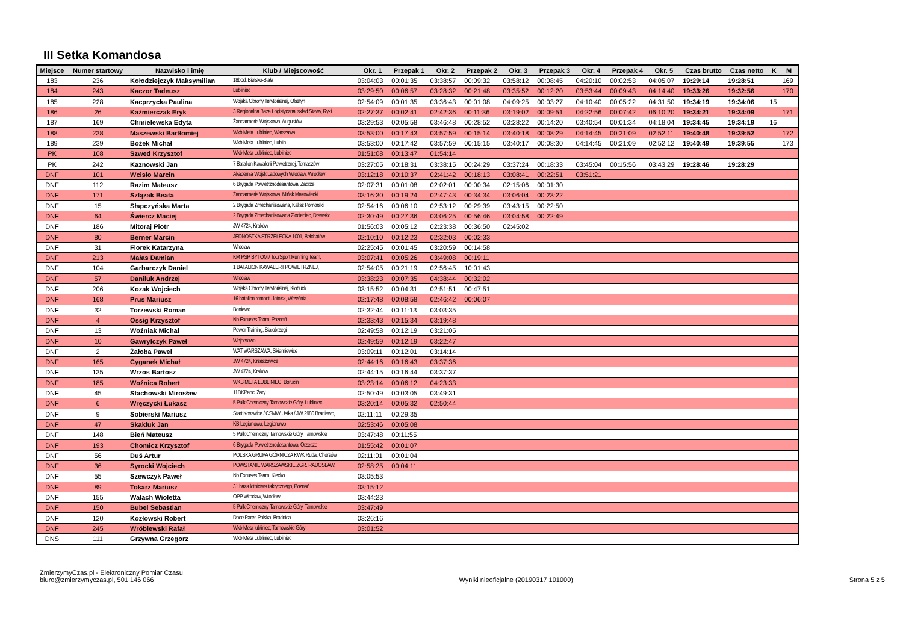III Setka Komandosa
| Miejsce | Numer startowy | Nazwisko i imię | Klub / Miejscowość | Okr. 1 | Przepak 1 | Okr. 2 | Przepak 2 | Okr. 3 | Przepak 3 | Okr. 4 | Przepak 4 | Okr. 5 | Czas brutto | Czas netto | K | M |
| --- | --- | --- | --- | --- | --- | --- | --- | --- | --- | --- | --- | --- | --- | --- | --- | --- |
| 183 | 236 | Kołodziejczyk Maksymilian | 18bpd, Bielsko-Biała | 03:04:03 | 00:01:35 | 03:38:57 | 00:09:32 | 03:58:12 | 00:08:45 | 04:20:10 | 00:02:53 | 04:05:07 | 19:29:14 | 19:28:51 | | 169 |
| 184 | 243 | Kaczor Tadeusz | Lubliniec | 03:29:50 | 00:06:57 | 03:28:32 | 00:21:48 | 03:35:52 | 00:12:20 | 03:53:44 | 00:09:43 | 04:14:40 | 19:33:26 | 19:32:56 | | 170 |
| 185 | 228 | Kacprzycka Paulina | Wojska Obrony Terytorialnej, Olsztyn | 02:54:09 | 00:01:35 | 03:36:43 | 00:01:08 | 04:09:25 | 00:03:27 | 04:10:40 | 00:05:22 | 04:31:50 | 19:34:19 | 19:34:06 | 15 | |
| 186 | 26 | Kaźmierczak Eryk | 3 Regionalna Baza Logistyczna, skład Stawy, Ryki | 02:27:37 | 00:02:41 | 02:42:36 | 00:11:36 | 03:19:02 | 00:09:51 | 04:22:56 | 00:07:42 | 06:10:20 | 19:34:21 | 19:34:09 | | 171 |
| 187 | 169 | Chmielewska Edyta | Żandarmeria Wojskowa, Augustów | 03:29:53 | 00:05:58 | 03:46:48 | 00:28:52 | 03:28:22 | 00:14:20 | 03:40:54 | 00:01:34 | 04:18:04 | 19:34:45 | 19:34:19 | 16 | |
| 188 | 238 | Maszewski Bartłomiej | Wkb Meta Lubliniec, Warszawa | 03:53:00 | 00:17:43 | 03:57:59 | 00:15:14 | 03:40:18 | 00:08:29 | 04:14:45 | 00:21:09 | 02:52:11 | 19:40:48 | 19:39:52 | | 172 |
| 189 | 239 | Bożek Michał | Wkb Meta Lubliniec, Lublin | 03:53:00 | 00:17:42 | 03:57:59 | 00:15:15 | 03:40:17 | 00:08:30 | 04:14:45 | 00:21:09 | 02:52:12 | 19:40:49 | 19:39:55 | | 173 |
| PK | 108 | Szwed Krzysztof | Wkb Meta Lubliniec, Lubliniec | 01:51:08 | 00:13:47 | 01:54:14 | | | | | | | | | | |
| PK | 242 | Kaznowski Jan | 7 Batalion Kawalerii Powietrznej, Tomaszów | 03:27:05 | 00:18:31 | 03:38:15 | 00:24:29 | 03:37:24 | 00:18:33 | 03:45:04 | 00:15:56 | 03:43:29 | 19:28:46 | 19:28:29 | | |
| DNF | 101 | Wcisło Marcin | Akademia Wojsk Ladowych Wrocław, Wrocław | 03:12:18 | 00:10:37 | 02:41:42 | 00:18:13 | 03:08:41 | 00:22:51 | 03:51:21 | | | | | | |
| DNF | 112 | Razim Mateusz | 6 Brygada Powietrznodesantowa, Zabrze | 02:07:31 | 00:01:08 | 02:02:01 | 00:00:34 | 02:15:06 | 00:01:30 | | | | | | | |
| DNF | 171 | Szlązak Beata | Żandarmeria Wojskowa, Mińsk Mazowiecki | 03:16:30 | 00:19:24 | 02:47:43 | 00:34:34 | 03:06:04 | 00:23:22 | | | | | | | |
| DNF | 15 | Słapczyńska Marta | 2 Brygada Zmechanizowana, Kalisz Pomorski | 02:54:16 | 00:06:10 | 02:53:12 | 00:29:39 | 03:43:15 | 00:22:50 | | | | | | | |
| DNF | 64 | Świercz Maciej | 2 Brygada Zmechanizowana Złocieniec, Drawsko | 02:30:49 | 00:27:36 | 03:06:25 | 00:56:46 | 03:04:58 | 00:22:49 | | | | | | | |
| DNF | 186 | Mitoraj Piotr | JW 4724, Kraków | 01:56:03 | 00:05:12 | 02:23:38 | 00:36:50 | 02:45:02 | | | | | | | | |
| DNF | 80 | Berner Marcin | JEDNOSTKA STRZELECKA 1001, Bełchatów | 02:10:10 | 00:12:23 | 02:32:03 | 00:02:33 | | | | | | | | | |
| DNF | 31 | Florek Katarzyna | Wrocław | 02:25:45 | 00:01:45 | 03:20:59 | 00:14:58 | | | | | | | | | |
| DNF | 213 | Małas Damian | KM PSP BYTOM / TourSport Running Team, | 03:07:41 | 00:05:26 | 03:49:08 | 00:19:11 | | | | | | | | | |
| DNF | 104 | Garbarczyk Daniel | 1 BATALION KAWALERII POWIETRZNEJ, | 02:54:05 | 00:21:19 | 02:56:45 | 10:01:43 | | | | | | | | | |
| DNF | 57 | Daniluk Andrzej | Wrocław | 03:38:23 | 00:07:35 | 04:38:44 | 00:32:02 | | | | | | | | | |
| DNF | 206 | Kozak Wojciech | Wojska Obrony Terytorialnej, Kłobuck | 03:15:52 | 00:04:31 | 02:51:51 | 00:47:51 | | | | | | | | | |
| DNF | 168 | Prus Mariusz | 16 batalion remontu lotnisk, Września | 02:17:48 | 00:08:58 | 02:46:42 | 00:06:07 | | | | | | | | | |
| DNF | 32 | Torzewski Roman | Boniewo | 02:32:44 | 00:11:13 | 03:03:35 | | | | | | | | | | |
| DNF | 4 | Ossig Krzysztof | No Excuses Team, Poznań | 02:33:43 | 00:15:34 | 03:19:48 | | | | | | | | | | |
| DNF | 13 | Woźniak Michał | Power Training, Białobrzegi | 02:49:58 | 00:12:19 | 03:21:05 | | | | | | | | | | |
| DNF | 10 | Gawrylczyk Paweł | Wejherowo | 02:49:59 | 00:12:19 | 03:22:47 | | | | | | | | | | |
| DNF | 2 | Żałoba Paweł | WAT WARSZAWA, Skierniewice | 03:09:11 | 00:12:01 | 03:14:14 | | | | | | | | | | |
| DNF | 165 | Cyganek Michał | JW 4724, Krzeszowice | 02:44:16 | 00:16:43 | 03:37:36 | | | | | | | | | | |
| DNF | 135 | Wrzos Bartosz | JW 4724, Kraków | 02:44:15 | 00:16:44 | 03:37:37 | | | | | | | | | | |
| DNF | 185 | Woźnica Robert | WKB META LUBLINIEC, Borucin | 03:23:14 | 00:06:12 | 04:23:33 | | | | | | | | | | |
| DNF | 45 | Stachowski Mirosław | 11DKPanc, Żary | 02:50:49 | 00:03:05 | 03:49:31 | | | | | | | | | | |
| DNF | 6 | Wręczycki Łukasz | 5 Pułk Chemiczny Tarnowskie Góry, Lubliniec | 03:20:14 | 00:05:32 | 02:50:44 | | | | | | | | | | |
| DNF | 9 | Sobierski Mariusz | Start Koszwice / CSMW Ustka / JW 2980 Braniewo, | 02:11:11 | 00:29:35 | | | | | | | | | | | |
| DNF | 47 | Skakluk Jan | KB Legionowo, Legionowo | 02:53:46 | 00:05:08 | | | | | | | | | | | |
| DNF | 148 | Bień Mateusz | 5 Pułk Chemiczny Tarnowskie Góry, Tarnowskie | 03:47:48 | 00:11:55 | | | | | | | | | | | |
| DNF | 193 | Chomicz Krzysztof | 6 Brygada Powietrznodesantowa, Orzesze | 01:55:42 | 00:01:07 | | | | | | | | | | | |
| DNF | 56 | Duś Artur | POLSKA GRUPA GÓRNICZA KWK Ruda, Chorzów | 02:11:01 | 00:01:04 | | | | | | | | | | | |
| DNF | 36 | Syrocki Wojciech | POWSTANIE WARSZAWSKIE ZGR. RADOSŁAW, | 02:58:25 | 00:04:11 | | | | | | | | | | | |
| DNF | 55 | Szewczyk Paweł | No Excuses Team, Kłecko | 03:05:53 | | | | | | | | | | | | |
| DNF | 89 | Tokarz Mariusz | 31 baza lotnictwa taktycznego, Poznań | 03:15:12 | | | | | | | | | | | | |
| DNF | 155 | Walach Wioletta | OPP Wrocław, Wrocław | 03:44:23 | | | | | | | | | | | | |
| DNF | 150 | Bubel Sebastian | 5 Pułk Chemiczny Tarnowskie Góry, Tarnowskie | 03:47:49 | | | | | | | | | | | | |
| DNF | 120 | Kozłowski Robert | Doce Pares Polska, Brodnica | 03:26:16 | | | | | | | | | | | | |
| DNF | 245 | Wróblewski Rafał | Wkb Meta lubliniec, Tarnowskie Góry | 03:01:52 | | | | | | | | | | | | |
| DNS | 111 | Grzywna Grzegorz | Wkb Meta Lubliniec, Lubliniec | | | | | | | | | | | | | |
ZmierzymyCzas.pl - Elektroniczny Pomiar Czasu
biuro@zmierzymyczas.pl, 501 146 066
Wyniki nieoficjalne (20190317 101000)
Strona 5 z 5